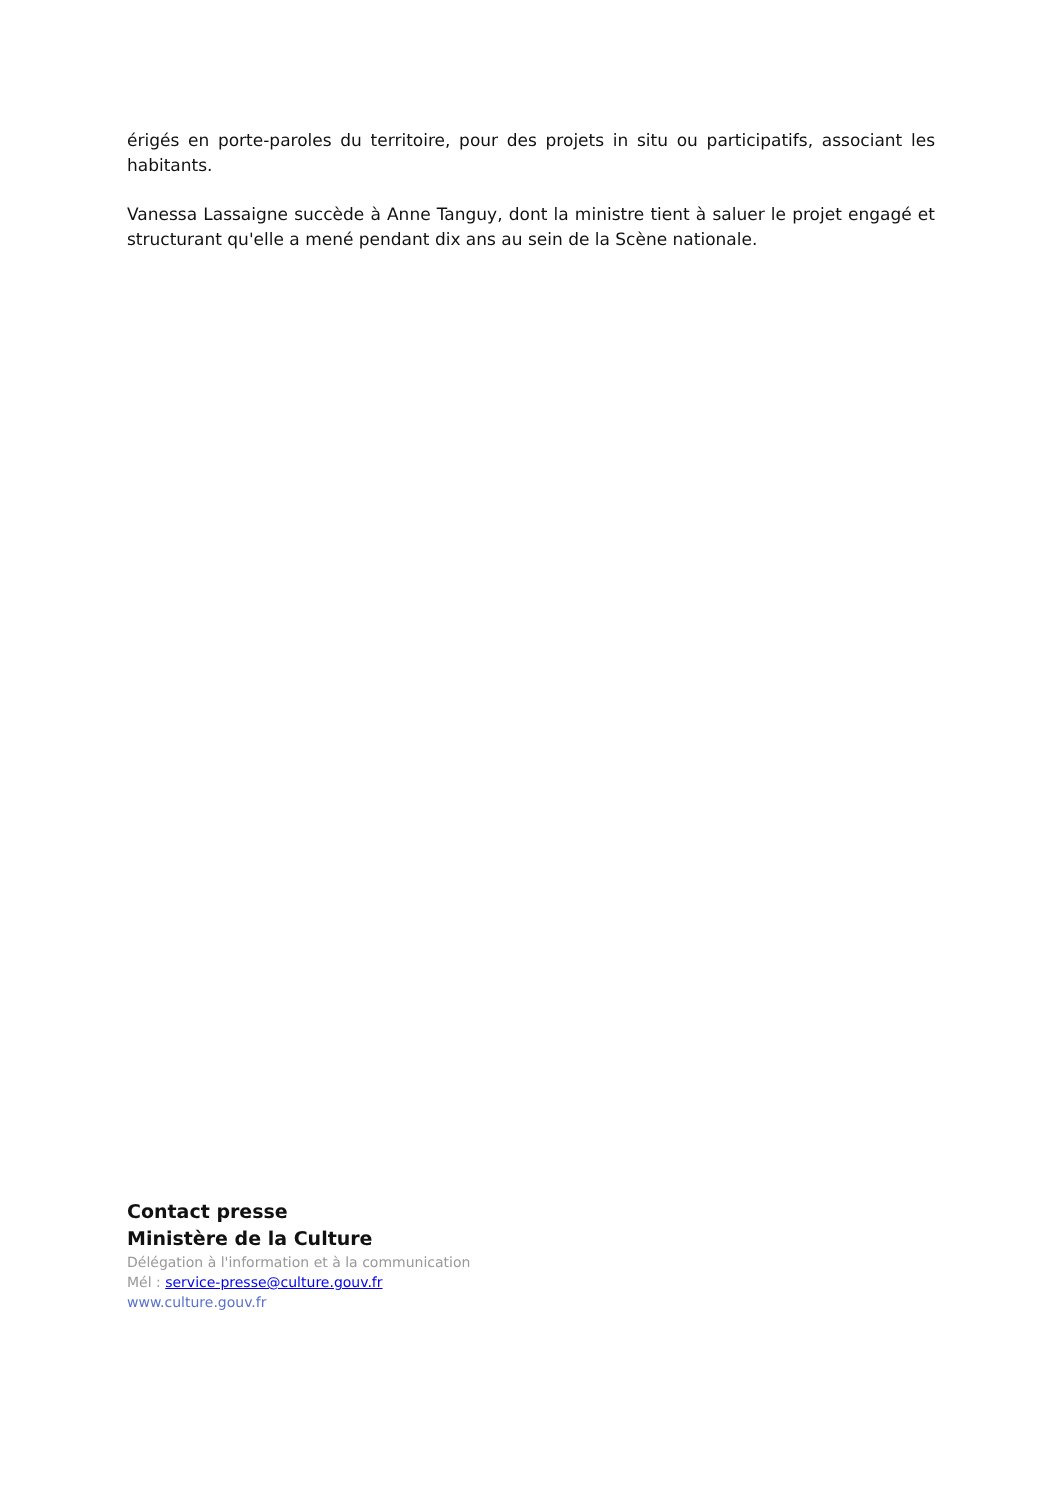érigés en porte-paroles du territoire, pour des projets in situ ou participatifs, associant les habitants.
Vanessa Lassaigne succède à Anne Tanguy, dont la ministre tient à saluer le projet engagé et structurant qu'elle a mené pendant dix ans au sein de la Scène nationale.
Contact presse
Ministère de la Culture
Délégation à l'information et à la communication
Mél : service-presse@culture.gouv.fr
www.culture.gouv.fr